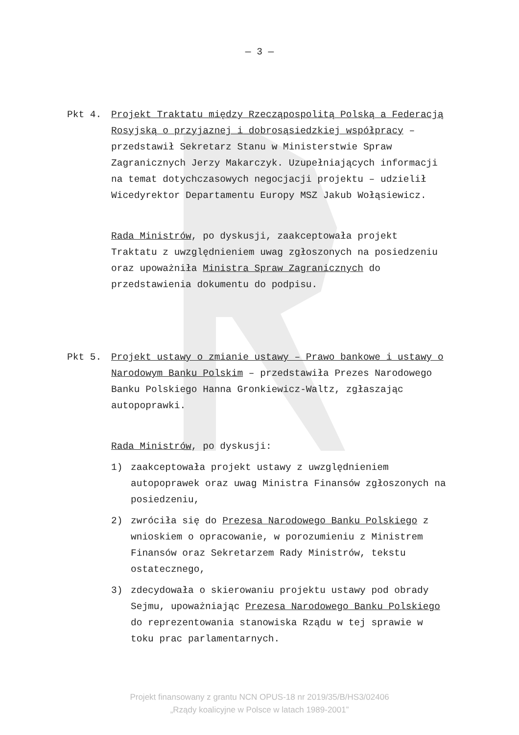— 3 —
Pkt 4. Projekt Traktatu między Rzecząpospolitą Polską a Federacją Rosyjską o przyjaznej i dobrosąsiedzkiej współpracy – przedstawił Sekretarz Stanu w Ministerstwie Spraw Zagranicznych Jerzy Makarczyk. Uzupełniających informacji na temat dotychczasowych negocjacji projektu – udzielił Wicedyrektor Departamentu Europy MSZ Jakub Wołąsiewicz.
Rada Ministrów, po dyskusji, zaakceptowała projekt Traktatu z uwzględnieniem uwag zgłoszonych na posiedzeniu oraz upoważniła Ministra Spraw Zagranicznych do przedstawienia dokumentu do podpisu.
Pkt 5. Projekt ustawy o zmianie ustawy – Prawo bankowe i ustawy o Narodowym Banku Polskim – przedstawiła Prezes Narodowego Banku Polskiego Hanna Gronkiewicz-Waltz, zgłaszając autopoprawki.
Rada Ministrów, po dyskusji:
1) zaakceptowała projekt ustawy z uwzględnieniem autopoprawek oraz uwag Ministra Finansów zgłoszonych na posiedzeniu,
2) zwróciła się do Prezesa Narodowego Banku Polskiego z wnioskiem o opracowanie, w porozumieniu z Ministrem Finansów oraz Sekretarzem Rady Ministrów, tekstu ostatecznego,
3) zdecydowała o skierowaniu projektu ustawy pod obrady Sejmu, upoważniając Prezesa Narodowego Banku Polskiego do reprezentowania stanowiska Rządu w tej sprawie w toku prac parlamentarnych.
Projekt finansowany z grantu NCN OPUS-18 nr 2019/35/B/HS3/02406
„Rządy koalicyjne w Polsce w latach 1989-2001”